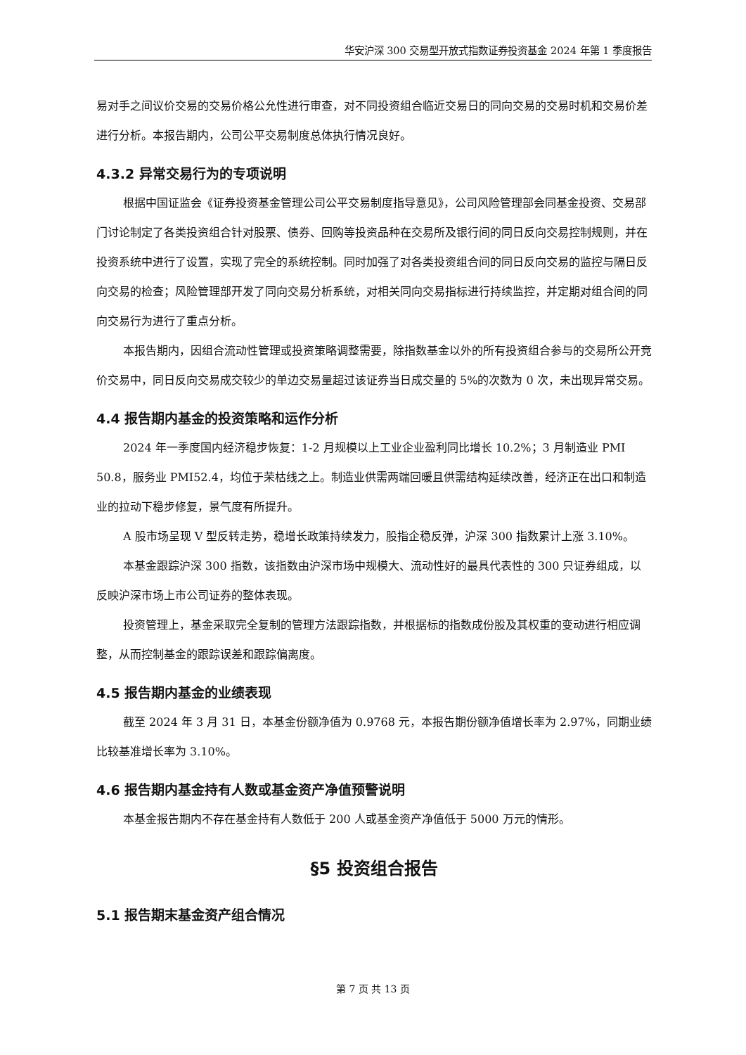华安沪深 300 交易型开放式指数证券投资基金 2024 年第 1 季度报告
易对手之间议价交易的交易价格公允性进行审查，对不同投资组合临近交易日的同向交易的交易时机和交易价差进行分析。本报告期内，公司公平交易制度总体执行情况良好。
4.3.2 异常交易行为的专项说明
根据中国证监会《证券投资基金管理公司公平交易制度指导意见》，公司风险管理部会同基金投资、交易部门讨论制定了各类投资组合针对股票、债券、回购等投资品种在交易所及银行间的同日反向交易控制规则，并在投资系统中进行了设置，实现了完全的系统控制。同时加强了对各类投资组合间的同日反向交易的监控与隔日反向交易的检查；风险管理部开发了同向交易分析系统，对相关同向交易指标进行持续监控，并定期对组合间的同向交易行为进行了重点分析。
本报告期内，因组合流动性管理或投资策略调整需要，除指数基金以外的所有投资组合参与的交易所公开竞价交易中，同日反向交易成交较少的单边交易量超过该证券当日成交量的 5%的次数为 0 次，未出现异常交易。
4.4 报告期内基金的投资策略和运作分析
2024 年一季度国内经济稳步恢复：1-2 月规模以上工业企业盈利同比增长 10.2%；3 月制造业 PMI 50.8，服务业 PMI52.4，均位于荣枯线之上。制造业供需两端回暖且供需结构延续改善，经济正在出口和制造业的拉动下稳步修复，景气度有所提升。
A 股市场呈现 V 型反转走势，稳增长政策持续发力，股指企稳反弹，沪深 300 指数累计上涨 3.10%。
本基金跟踪沪深 300 指数，该指数由沪深市场中规模大、流动性好的最具代表性的 300 只证券组成，以反映沪深市场上市公司证券的整体表现。
投资管理上，基金采取完全复制的管理方法跟踪指数，并根据标的指数成份股及其权重的变动进行相应调整，从而控制基金的跟踪误差和跟踪偏离度。
4.5 报告期内基金的业绩表现
截至 2024 年 3 月 31 日，本基金份额净值为 0.9768 元，本报告期份额净值增长率为 2.97%，同期业绩比较基准增长率为 3.10%。
4.6 报告期内基金持有人数或基金资产净值预警说明
本基金报告期内不存在基金持有人数低于 200 人或基金资产净值低于 5000 万元的情形。
§5 投资组合报告
5.1 报告期末基金资产组合情况
第 7 页 共 13 页